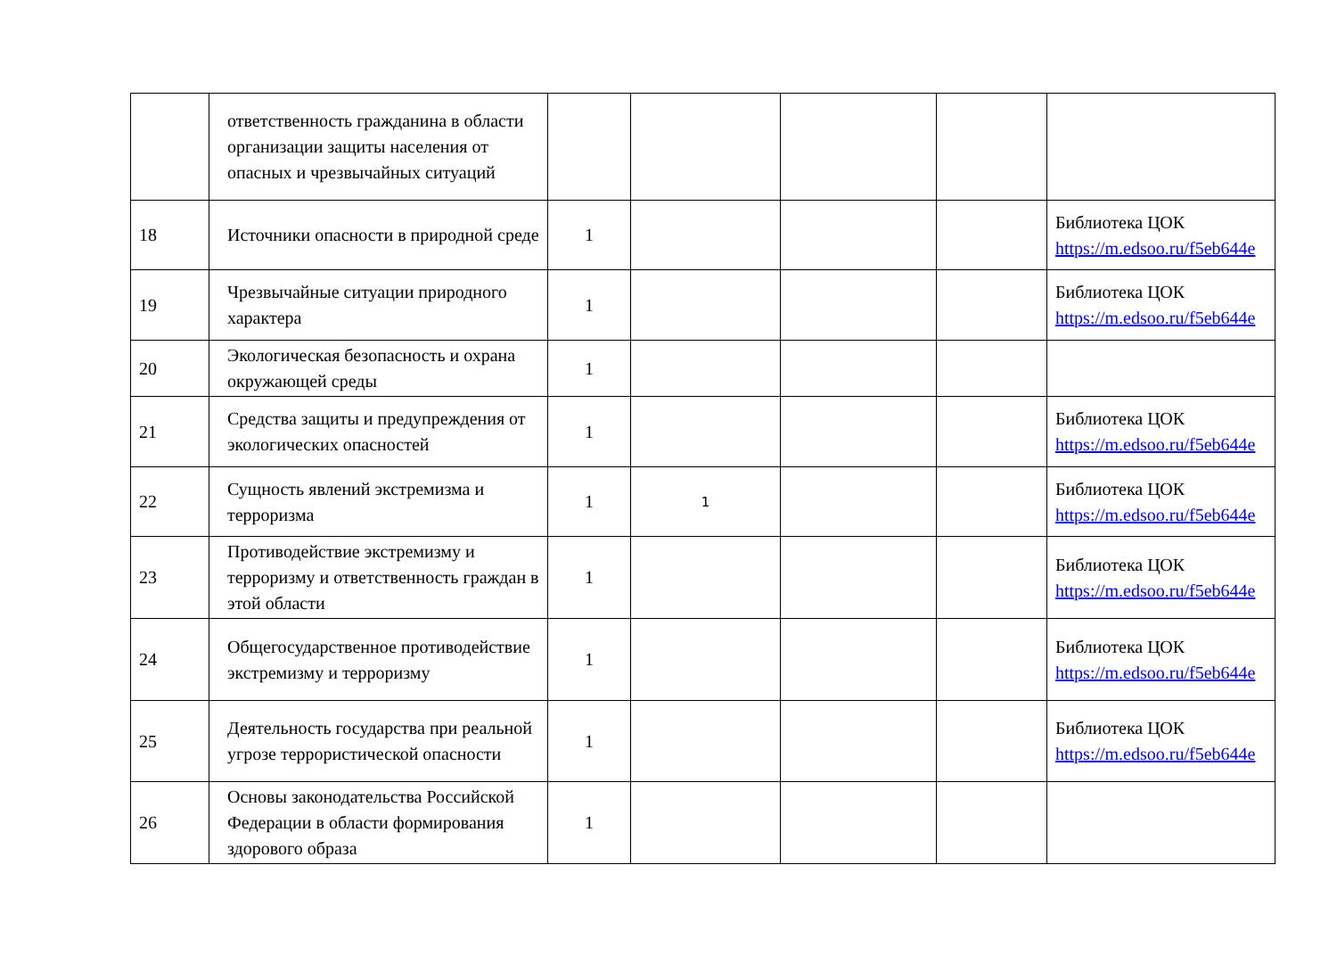| | ответственность гражданина в области организации защиты населения от опасных и чрезвычайных ситуаций | | | | | |
| 18 | Источники опасности в природной среде | 1 | | | | Библиотека ЦОК https://m.edsoo.ru/f5eb644e |
| 19 | Чрезвычайные ситуации природного характера | 1 | | | | Библиотека ЦОК https://m.edsoo.ru/f5eb644e |
| 20 | Экологическая безопасность и охрана окружающей среды | 1 | | | | |
| 21 | Средства защиты и предупреждения от экологических опасностей | 1 | | | | Библиотека ЦОК https://m.edsoo.ru/f5eb644e |
| 22 | Сущность явлений экстремизма и терроризма | 1 | 1 | | | Библиотека ЦОК https://m.edsoo.ru/f5eb644e |
| 23 | Противодействие экстремизму и терроризму и ответственность граждан в этой области | 1 | | | | Библиотека ЦОК https://m.edsoo.ru/f5eb644e |
| 24 | Общегосударственное противодействие экстремизму и терроризму | 1 | | | | Библиотека ЦОК https://m.edsoo.ru/f5eb644e |
| 25 | Деятельность государства при реальной угрозе террористической опасности | 1 | | | | Библиотека ЦОК https://m.edsoo.ru/f5eb644e |
| 26 | Основы законодательства Российской Федерации в области формирования здорового образа | 1 | | | | |